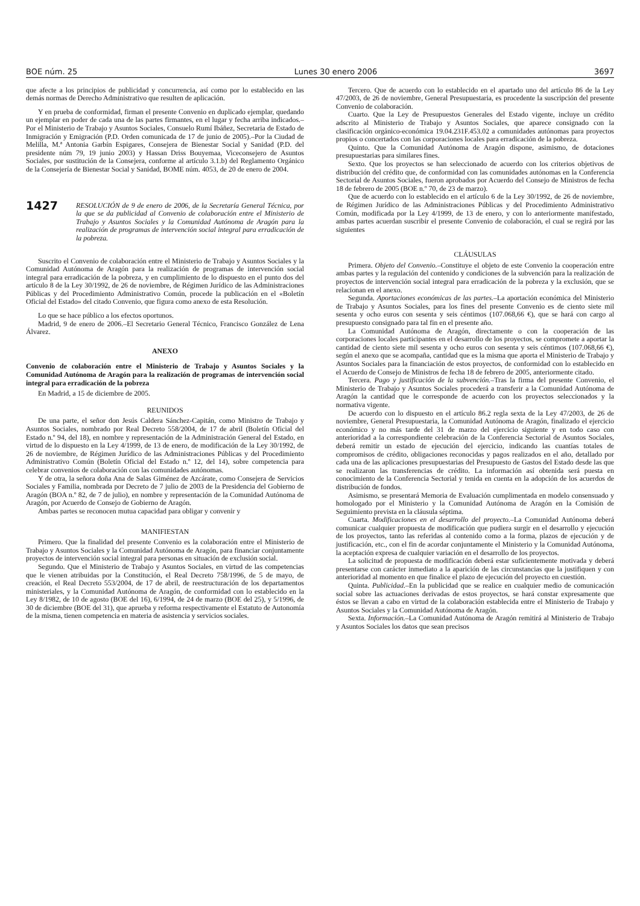BOE núm. 25 Lunes 30 enero 2006 3697
que afecte a los principios de publicidad y concurrencia, así como por lo establecido en las demás normas de Derecho Administrativo que resulten de aplicación.
Y en prueba de conformidad, firman el presente Convenio en duplicado ejemplar, quedando un ejemplar en poder de cada una de las partes firmantes, en el lugar y fecha arriba indicados.–Por el Ministerio de Trabajo y Asuntos Sociales, Consuelo Rumí Ibáñez, Secretaria de Estado de Inmigración y Emigración (P.D. Orden comunicada de 17 de junio de 2005).–Por la Ciudad de Melilla, M.ª Antonia Garbín Espigares, Consejera de Bienestar Social y Sanidad (P.D. del presidente núm 79, 19 junio 2003) y Hassan Driss Bouyemaa, Viceconsejero de Asuntos Sociales, por sustitución de la Consejera, conforme al artículo 3.1.b) del Reglamento Orgánico de la Consejería de Bienestar Social y Sanidad, BOME núm. 4053, de 20 de enero de 2004.
1427 RESOLUCIÓN de 9 de enero de 2006, de la Secretaría General Técnica, por la que se da publicidad al Convenio de colaboración entre el Ministerio de Trabajo y Asuntos Sociales y la Comunidad Autónoma de Aragón para la realización de programas de intervención social integral para erradicación de la pobreza.
Suscrito el Convenio de colaboración entre el Ministerio de Trabajo y Asuntos Sociales y la Comunidad Autónoma de Aragón para la realización de programas de intervención social integral para erradicación de la pobreza, y en cumplimiento de lo dispuesto en el punto dos del artículo 8 de la Ley 30/1992, de 26 de noviembre, de Régimen Jurídico de las Administraciones Públicas y del Procedimiento Administrativo Común, procede la publicación en el «Boletín Oficial del Estado» del citado Convenio, que figura como anexo de esta Resolución.
Lo que se hace público a los efectos oportunos.
Madrid, 9 de enero de 2006.–El Secretario General Técnico, Francisco González de Lena Álvarez.
ANEXO
Convenio de colaboración entre el Ministerio de Trabajo y Asuntos Sociales y la Comunidad Autónoma de Aragón para la realización de programas de intervención social integral para erradicación de la pobreza
En Madrid, a 15 de diciembre de 2005.
REUNIDOS
De una parte, el señor don Jesús Caldera Sánchez-Capitán, como Ministro de Trabajo y Asuntos Sociales, nombrado por Real Decreto 558/2004, de 17 de abril (Boletín Oficial del Estado n.º 94, del 18), en nombre y representación de la Administración General del Estado, en virtud de lo dispuesto en la Ley 4/1999, de 13 de enero, de modificación de la Ley 30/1992, de 26 de noviembre, de Régimen Jurídico de las Administraciones Públicas y del Procedimiento Administrativo Común (Boletín Oficial del Estado n.º 12, del 14), sobre competencia para celebrar convenios de colaboración con las comunidades autónomas.
Y de otra, la señora doña Ana de Salas Giménez de Azcárate, como Consejera de Servicios Sociales y Familia, nombrada por Decreto de 7 julio de 2003 de la Presidencia del Gobierno de Aragón (BOA n.º 82, de 7 de julio), en nombre y representación de la Comunidad Autónoma de Aragón, por Acuerdo de Consejo de Gobierno de Aragón.
Ambas partes se reconocen mutua capacidad para obligar y convenir y
MANIFIESTAN
Primero. Que la finalidad del presente Convenio es la colaboración entre el Ministerio de Trabajo y Asuntos Sociales y la Comunidad Autónoma de Aragón, para financiar conjuntamente proyectos de intervención social integral para personas en situación de exclusión social.
Segundo. Que el Ministerio de Trabajo y Asuntos Sociales, en virtud de las competencias que le vienen atribuidas por la Constitución, el Real Decreto 758/1996, de 5 de mayo, de creación, el Real Decreto 553/2004, de 17 de abril, de reestructuración de los departamentos ministeriales, y la Comunidad Autónoma de Aragón, de conformidad con lo establecido en la Ley 8/1982, de 10 de agosto (BOE del 16), 6/1994, de 24 de marzo (BOE del 25), y 5/1996, de 30 de diciembre (BOE del 31), que aprueba y reforma respectivamente el Estatuto de Autonomía de la misma, tienen competencia en materia de asistencia y servicios sociales.
Tercero. Que de acuerdo con lo establecido en el apartado uno del artículo 86 de la Ley 47/2003, de 26 de noviembre, General Presupuestaria, es procedente la suscripción del presente Convenio de colaboración.
Cuarto. Que la Ley de Presupuestos Generales del Estado vigente, incluye un crédito adscrito al Ministerio de Trabajo y Asuntos Sociales, que aparece consignado con la clasificación orgánico-económica 19.04.231F.453.02 a comunidades autónomas para proyectos propios o concertados con las corporaciones locales para erradicación de la pobreza.
Quinto. Que la Comunidad Autónoma de Aragón dispone, asimismo, de dotaciones presupuestarias para similares fines.
Sexto. Que los proyectos se han seleccionado de acuerdo con los criterios objetivos de distribución del crédito que, de conformidad con las comunidades autónomas en la Conferencia Sectorial de Asuntos Sociales, fueron aprobados por Acuerdo del Consejo de Ministros de fecha 18 de febrero de 2005 (BOE n.º 70, de 23 de marzo).
Que de acuerdo con lo establecido en el artículo 6 de la Ley 30/1992, de 26 de noviembre, de Régimen Jurídico de las Administraciones Públicas y del Procedimiento Administrativo Común, modificada por la Ley 4/1999, de 13 de enero, y con lo anteriormente manifestado, ambas partes acuerdan suscribir el presente Convenio de colaboración, el cual se regirá por las siguientes
CLÁUSULAS
Primera. Objeto del Convenio.–Constituye el objeto de este Convenio la cooperación entre ambas partes y la regulación del contenido y condiciones de la subvención para la realización de proyectos de intervención social integral para erradicación de la pobreza y la exclusión, que se relacionan en el anexo.
Segunda. Aportaciones económicas de las partes.–La aportación económica del Ministerio de Trabajo y Asuntos Sociales, para los fines del presente Convenio es de ciento siete mil sesenta y ocho euros con sesenta y seis céntimos (107.068,66 €), que se hará con cargo al presupuesto consignado para tal fin en el presente año.
La Comunidad Autónoma de Aragón, directamente o con la cooperación de las corporaciones locales participantes en el desarrollo de los proyectos, se compromete a aportar la cantidad de ciento siete mil sesenta y ocho euros con sesenta y seis céntimos (107.068,66 €), según el anexo que se acompaña, cantidad que es la misma que aporta el Ministerio de Trabajo y Asuntos Sociales para la financiación de estos proyectos, de conformidad con lo establecido en el Acuerdo de Consejo de Ministros de fecha 18 de febrero de 2005, anteriormente citado.
Tercera. Pago y justificación de la subvención.–Tras la firma del presente Convenio, el Ministerio de Trabajo y Asuntos Sociales procederá a transferir a la Comunidad Autónoma de Aragón la cantidad que le corresponde de acuerdo con los proyectos seleccionados y la normativa vigente.
De acuerdo con lo dispuesto en el artículo 86.2 regla sexta de la Ley 47/2003, de 26 de noviembre, General Presupuestaria, la Comunidad Autónoma de Aragón, finalizado el ejercicio económico y no más tarde del 31 de marzo del ejercicio siguiente y en todo caso con anterioridad a la correspondiente celebración de la Conferencia Sectorial de Asuntos Sociales, deberá remitir un estado de ejecución del ejercicio, indicando las cuantías totales de compromisos de crédito, obligaciones reconocidas y pagos realizados en el año, detallado por cada una de las aplicaciones presupuestarias del Presupuesto de Gastos del Estado desde las que se realizaron las transferencias de crédito. La información así obtenida será puesta en conocimiento de la Conferencia Sectorial y tenida en cuenta en la adopción de los acuerdos de distribución de fondos.
Asimismo, se presentará Memoria de Evaluación cumplimentada en modelo consensuado y homologado por el Ministerio y la Comunidad Autónoma de Aragón en la Comisión de Seguimiento prevista en la cláusula séptima.
Cuarta. Modificaciones en el desarrollo del proyecto.–La Comunidad Autónoma deberá comunicar cualquier propuesta de modificación que pudiera surgir en el desarrollo y ejecución de los proyectos, tanto las referidas al contenido como a la forma, plazos de ejecución y de justificación, etc., con el fin de acordar conjuntamente el Ministerio y la Comunidad Autónoma, la aceptación expresa de cualquier variación en el desarrollo de los proyectos.
La solicitud de propuesta de modificación deberá estar suficientemente motivada y deberá presentarse con carácter inmediato a la aparición de las circunstancias que la justifiquen y con anterioridad al momento en que finalice el plazo de ejecución del proyecto en cuestión.
Quinta. Publicidad.–En la publicidad que se realice en cualquier medio de comunicación social sobre las actuaciones derivadas de estos proyectos, se hará constar expresamente que éstos se llevan a cabo en virtud de la colaboración establecida entre el Ministerio de Trabajo y Asuntos Sociales y la Comunidad Autónoma de Aragón.
Sexta. Información.–La Comunidad Autónoma de Aragón remitirá al Ministerio de Trabajo y Asuntos Sociales los datos que sean precisos